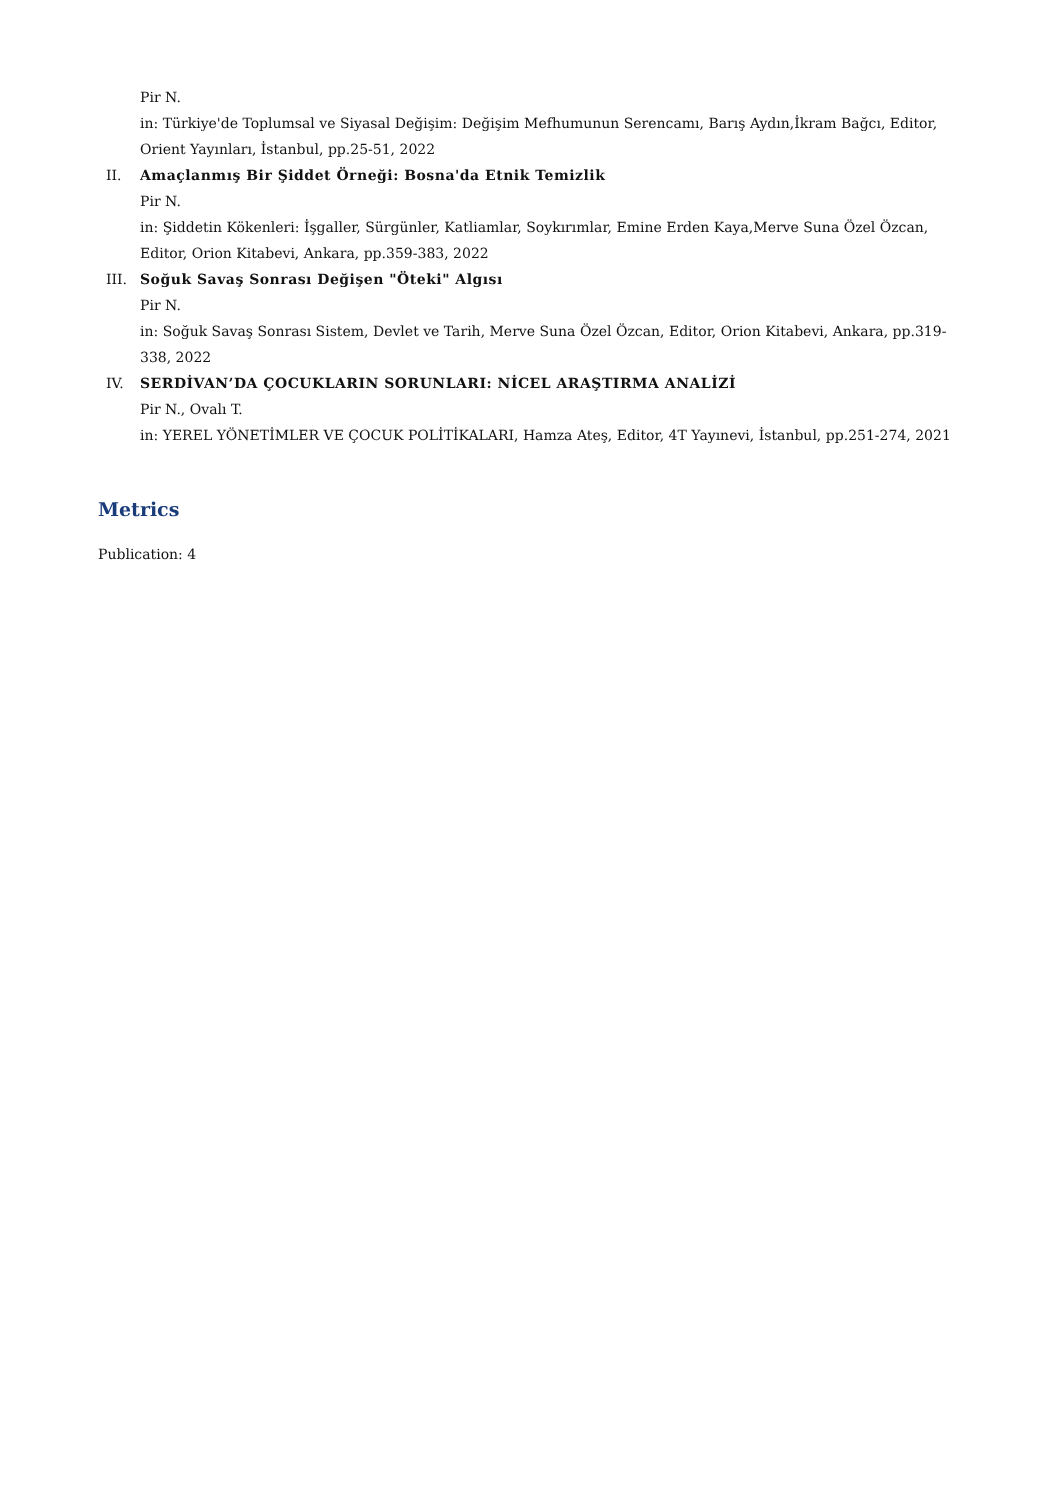Pir N.
in: Türkiye'de Toplumsal ve Siyasal Değişim: Değişim Mefhumunun Serencamı, Barış Aydın,İkram Bağcı, Editor, Orient Yayınları, İstanbul, pp.25-51, 2022
II. Amaçlanmış Bir Şiddet Örneği: Bosna'da Etnik Temizlik
Pir N.
in: Şiddetin Kökenleri: İşgaller, Sürgünler, Katliamlar, Soykırımlar, Emine Erden Kaya,Merve Suna Özel Özcan, Editor, Orion Kitabevi, Ankara, pp.359-383, 2022
III. Soğuk Savaş Sonrası Değişen "Öteki" Algısı
Pir N.
in: Soğuk Savaş Sonrası Sistem, Devlet ve Tarih, Merve Suna Özel Özcan, Editor, Orion Kitabevi, Ankara, pp.319-338, 2022
IV. SERDİVAN’DA ÇOCUKLARIN SORUNLARI: NİCEL ARAŞTIRMA ANALİZİ
Pir N., Ovalı T.
in: YEREL YÖNETİMLER VE ÇOCUK POLİTİKALARI, Hamza Ateş, Editor, 4T Yayınevi, İstanbul, pp.251-274, 2021
Metrics
Publication: 4